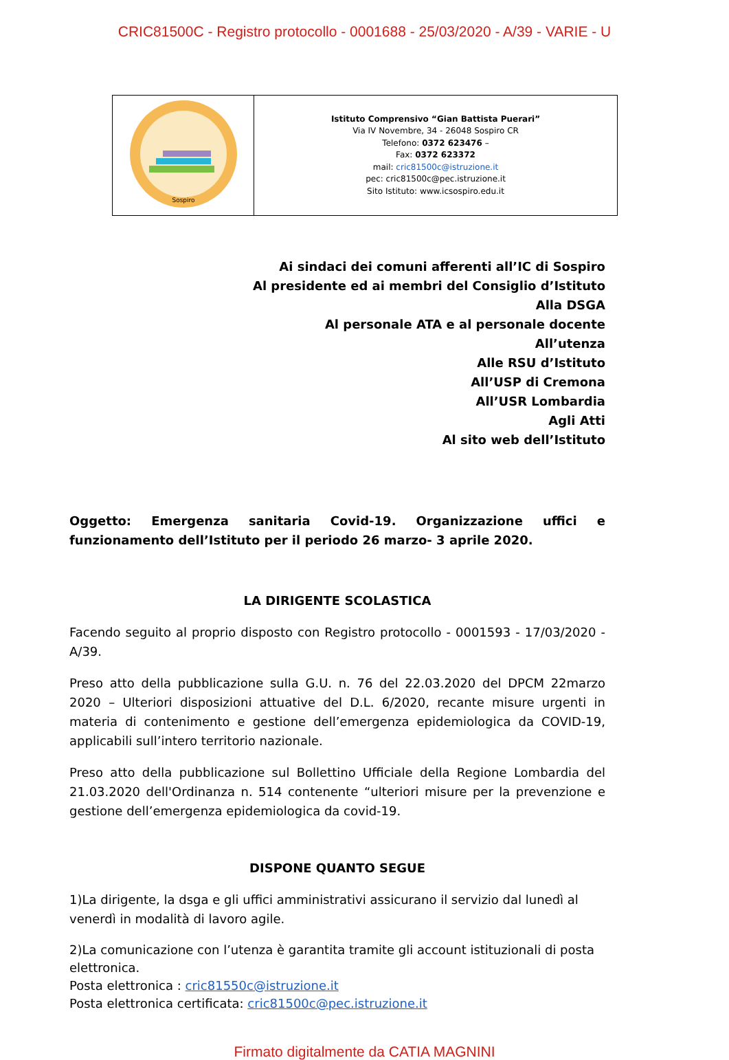CRIC81500C - Registro protocollo - 0001688 - 25/03/2020 - A/39 - VARIE - U
| Sospiro | Istituto Comprensivo “Gian Battista Puerari” Via IV Novembre, 34 - 26048 Sospiro CR Telefono: 0372 623476 – Fax: 0372 623372 mail: cric81500c@istruzione.it pec: cric81500c@pec.istruzione.it Sito Istituto: www.icsospiro.edu.it |
Ai sindaci dei comuni afferenti all’IC di Sospiro
Al presidente ed ai membri del Consiglio d’Istituto
Alla DSGA
Al personale ATA e al personale docente
All’utenza
Alle RSU d’Istituto
All’USP di Cremona
All’USR Lombardia
Agli Atti
Al sito web dell’Istituto
Oggetto: Emergenza sanitaria Covid-19. Organizzazione uffici e funzionamento dell’Istituto per il periodo 26 marzo- 3 aprile 2020.
LA DIRIGENTE SCOLASTICA
Facendo seguito al proprio disposto con Registro protocollo - 0001593 - 17/03/2020 - A/39.
Preso atto della pubblicazione sulla G.U. n. 76 del 22.03.2020 del DPCM 22marzo 2020 – Ulteriori disposizioni attuative del D.L. 6/2020, recante misure urgenti in materia di contenimento e gestione dell’emergenza epidemiologica da COVID-19, applicabili sull’intero territorio nazionale.
Preso atto della pubblicazione sul Bollettino Ufficiale della Regione Lombardia del 21.03.2020 dell'Ordinanza n. 514 contenente “ulteriori misure per la prevenzione e gestione dell’emergenza epidemiologica da covid-19.
DISPONE QUANTO SEGUE
1)La dirigente, la dsga e gli uffici amministrativi assicurano il servizio dal lunedì al venerdì in modalità di lavoro agile.
2)La comunicazione con l’utenza è garantita tramite gli account istituzionali di posta elettronica.
Posta elettronica : cric81550c@istruzione.it
Posta elettronica certificata: cric81500c@pec.istruzione.it
Firmato digitalmente da CATIA MAGNINI